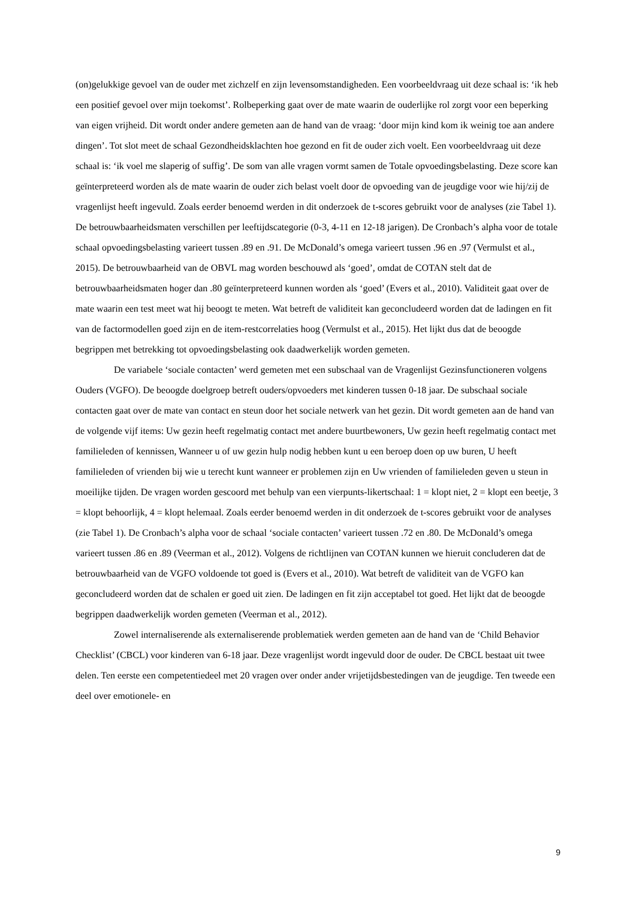(on)gelukkige gevoel van de ouder met zichzelf en zijn levensomstandigheden. Een voorbeeldvraag uit deze schaal is: ‘ik heb een positief gevoel over mijn toekomst’. Rolbeperking gaat over de mate waarin de ouderlijke rol zorgt voor een beperking van eigen vrijheid. Dit wordt onder andere gemeten aan de hand van de vraag: ‘door mijn kind kom ik weinig toe aan andere dingen’. Tot slot meet de schaal Gezondheidsklachten hoe gezond en fit de ouder zich voelt. Een voorbeeldvraag uit deze schaal is: ‘ik voel me slaperig of suffig’. De som van alle vragen vormt samen de Totale opvoedingsbelasting. Deze score kan geïnterpreteerd worden als de mate waarin de ouder zich belast voelt door de opvoeding van de jeugdige voor wie hij/zij de vragenlijst heeft ingevuld. Zoals eerder benoemd werden in dit onderzoek de t-scores gebruikt voor de analyses (zie Tabel 1). De betrouwbaarheidsmaten verschillen per leeftijdscategorie (0-3, 4-11 en 12-18 jarigen). De Cronbach’s alpha voor de totale schaal opvoedingsbelasting varieert tussen .89 en .91. De McDonald’s omega varieert tussen .96 en .97 (Vermulst et al., 2015). De betrouwbaarheid van de OBVL mag worden beschouwd als ‘goed’, omdat de COTAN stelt dat de betrouwbaarheidsmaten hoger dan .80 geïnterpreteerd kunnen worden als ‘goed’ (Evers et al., 2010). Validiteit gaat over de mate waarin een test meet wat hij beoogt te meten. Wat betreft de validiteit kan geconcludeerd worden dat de ladingen en fit van de factormodellen goed zijn en de item-restcorrelaties hoog (Vermulst et al., 2015). Het lijkt dus dat de beoogde begrippen met betrekking tot opvoedingsbelasting ook daadwerkelijk worden gemeten.
De variabele ‘sociale contacten’ werd gemeten met een subschaal van de Vragenlijst Gezinsfunctioneren volgens Ouders (VGFO). De beoogde doelgroep betreft ouders/opvoeders met kinderen tussen 0-18 jaar. De subschaal sociale contacten gaat over de mate van contact en steun door het sociale netwerk van het gezin. Dit wordt gemeten aan de hand van de volgende vijf items: Uw gezin heeft regelmatig contact met andere buurtbewoners, Uw gezin heeft regelmatig contact met familieleden of kennissen, Wanneer u of uw gezin hulp nodig hebben kunt u een beroep doen op uw buren, U heeft familieleden of vrienden bij wie u terecht kunt wanneer er problemen zijn en Uw vrienden of familieleden geven u steun in moeilijke tijden. De vragen worden gescoord met behulp van een vierpunts-likertschaal: 1 = klopt niet, 2 = klopt een beetje, 3 = klopt behoorlijk, 4 = klopt helemaal. Zoals eerder benoemd werden in dit onderzoek de t-scores gebruikt voor de analyses (zie Tabel 1). De Cronbach’s alpha voor de schaal ‘sociale contacten’ varieert tussen .72 en .80. De McDonald’s omega varieert tussen .86 en .89 (Veerman et al., 2012). Volgens de richtlijnen van COTAN kunnen we hieruit concluderen dat de betrouwbaarheid van de VGFO voldoende tot goed is (Evers et al., 2010). Wat betreft de validiteit van de VGFO kan geconcludeerd worden dat de schalen er goed uit zien. De ladingen en fit zijn acceptabel tot goed. Het lijkt dat de beoogde begrippen daadwerkelijk worden gemeten (Veerman et al., 2012).
Zowel internaliserende als externaliserende problematiek werden gemeten aan de hand van de ‘Child Behavior Checklist’ (CBCL) voor kinderen van 6-18 jaar. Deze vragenlijst wordt ingevuld door de ouder. De CBCL bestaat uit twee delen. Ten eerste een competentiedeel met 20 vragen over onder ander vrijetijdsbestedingen van de jeugdige. Ten tweede een deel over emotionele- en
9